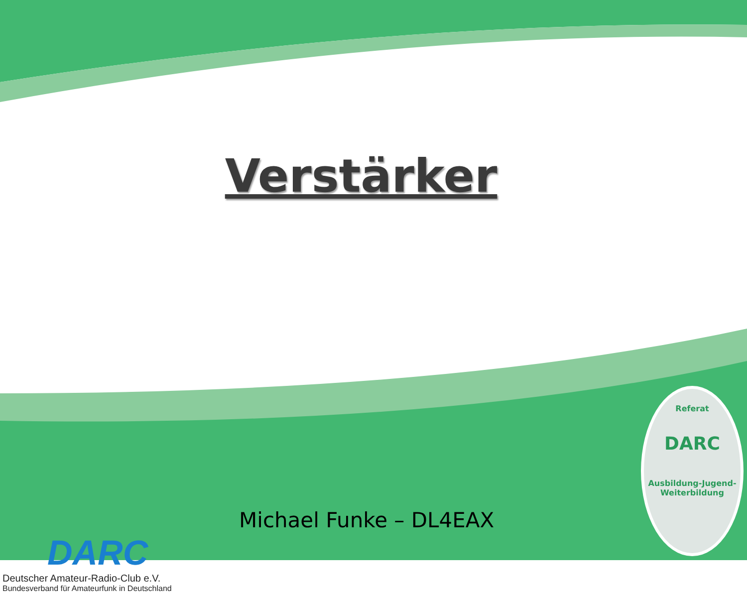Verstärker
DARC
Deutscher Amateur-Radio-Club e.V.
Bundesverband für Amateurfunk in Deutschland
Michael Funke – DL4EAX
Referat
DARC
Ausbildung-Jugend-Weiterbildung